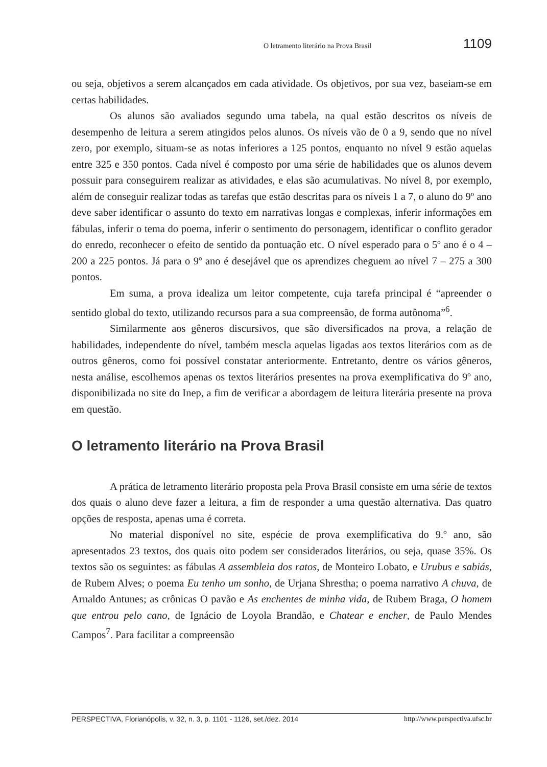O letramento literário na Prova Brasil 1109
ou seja, objetivos a serem alcançados em cada atividade. Os objetivos, por sua vez, baseiam-se em certas habilidades.
Os alunos são avaliados segundo uma tabela, na qual estão descritos os níveis de desempenho de leitura a serem atingidos pelos alunos. Os níveis vão de 0 a 9, sendo que no nível zero, por exemplo, situam-se as notas inferiores a 125 pontos, enquanto no nível 9 estão aquelas entre 325 e 350 pontos. Cada nível é composto por uma série de habilidades que os alunos devem possuir para conseguirem realizar as atividades, e elas são acumulativas. No nível 8, por exemplo, além de conseguir realizar todas as tarefas que estão descritas para os níveis 1 a 7, o aluno do 9º ano deve saber identificar o assunto do texto em narrativas longas e complexas, inferir informações em fábulas, inferir o tema do poema, inferir o sentimento do personagem, identificar o conflito gerador do enredo, reconhecer o efeito de sentido da pontuação etc. O nível esperado para o 5º ano é o 4 – 200 a 225 pontos. Já para o 9º ano é desejável que os aprendizes cheguem ao nível 7 – 275 a 300 pontos.
Em suma, a prova idealiza um leitor competente, cuja tarefa principal é “apreender o sentido global do texto, utilizando recursos para a sua compreensão, de forma autônoma”<sup>6</sup>.
Similarmente aos gêneros discursivos, que são diversificados na prova, a relação de habilidades, independente do nível, também mescla aquelas ligadas aos textos literários com as de outros gêneros, como foi possível constatar anteriormente. Entretanto, dentre os vários gêneros, nesta análise, escolhemos apenas os textos literários presentes na prova exemplificativa do 9º ano, disponibilizada no site do Inep, a fim de verificar a abordagem de leitura literária presente na prova em questão.
O letramento literário na Prova Brasil
A prática de letramento literário proposta pela Prova Brasil consiste em uma série de textos dos quais o aluno deve fazer a leitura, a fim de responder a uma questão alternativa. Das quatro opções de resposta, apenas uma é correta.
No material disponível no site, espécie de prova exemplificativa do 9.º ano, são apresentados 23 textos, dos quais oito podem ser considerados literários, ou seja, quase 35%. Os textos são os seguintes: as fábulas A assembleia dos ratos, de Monteiro Lobato, e Urubus e sabiás, de Rubem Alves; o poema Eu tenho um sonho, de Urjana Shrestha; o poema narrativo A chuva, de Arnaldo Antunes; as crônicas O pavão e As enchentes de minha vida, de Rubem Braga, O homem que entrou pelo cano, de Ignácio de Loyola Brandão, e Chatear e encher, de Paulo Mendes Campos<sup>7</sup>. Para facilitar a compreensão
PERSPECTIVA, Florianópolis, v. 32, n. 3, p. 1101 - 1126, set./dez. 2014 http://www.perspectiva.ufsc.br